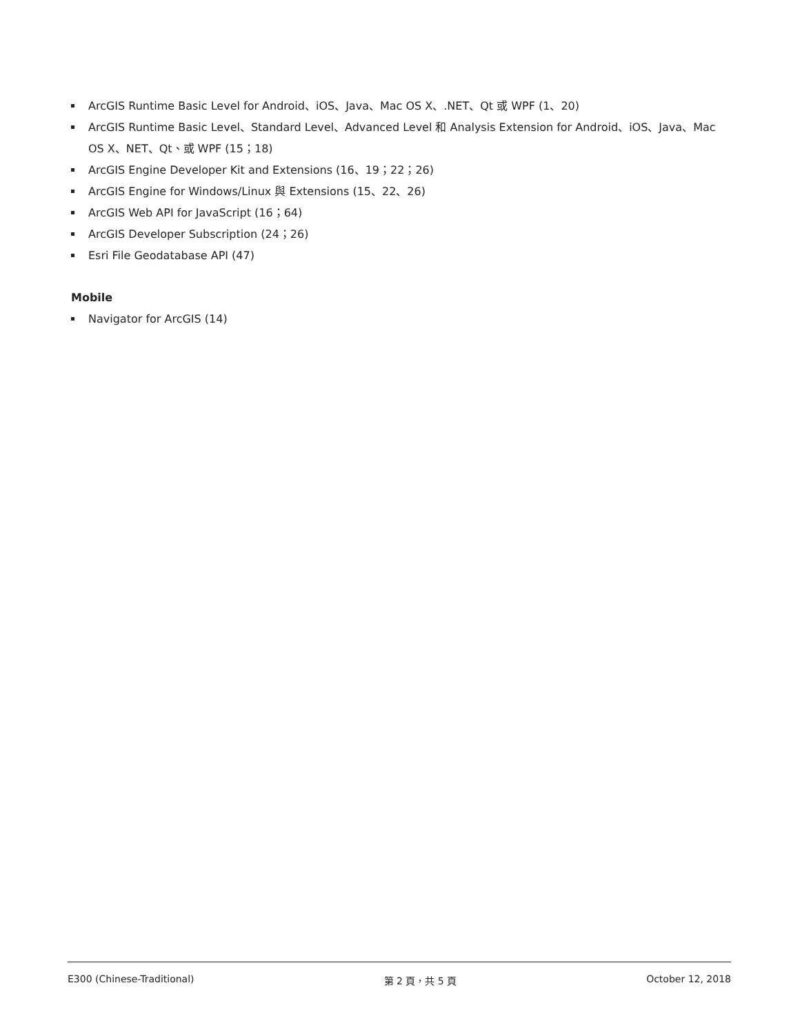ArcGIS Runtime Basic Level for Android、iOS、Java、Mac OS X、.NET、Qt 或 WPF (1、20)
ArcGIS Runtime Basic Level、Standard Level、Advanced Level 和 Analysis Extension for Android、iOS、Java、Mac OS X、NET、Qt、或 WPF (15；18)
ArcGIS Engine Developer Kit and Extensions (16、19；22；26)
ArcGIS Engine for Windows/Linux 與 Extensions (15、22、26)
ArcGIS Web API for JavaScript (16；64)
ArcGIS Developer Subscription (24；26)
Esri File Geodatabase API (47)
Mobile
Navigator for ArcGIS (14)
E300 (Chinese-Traditional) 第 2 頁，共 5 頁 October 12, 2018